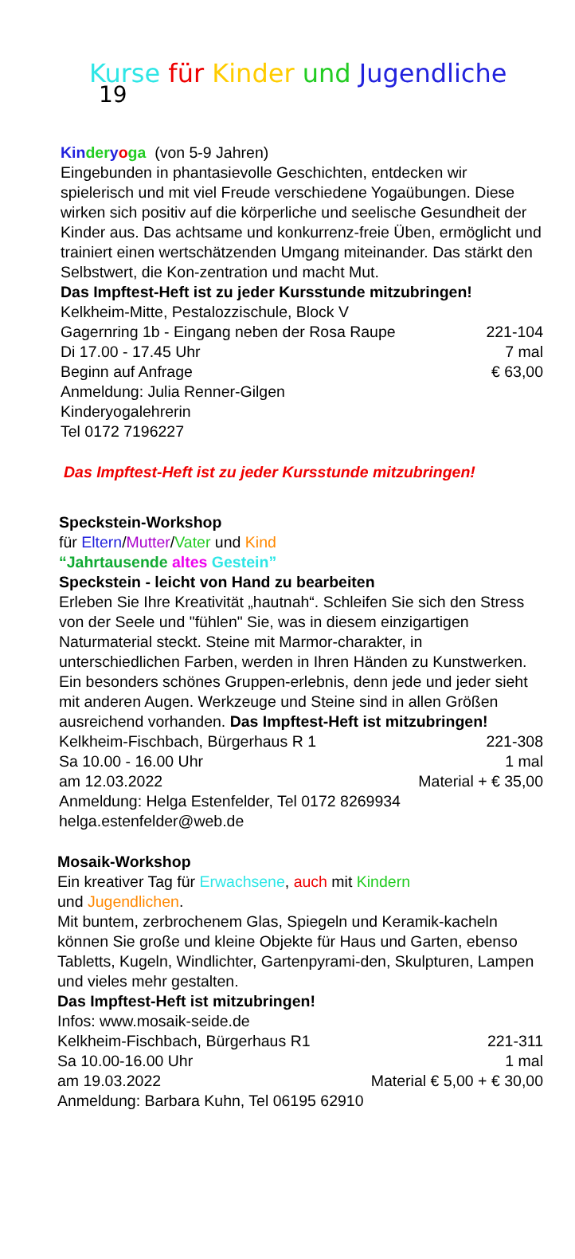Kurse für Kinder und Jugendliche 19
Kin der yoga (von 5-9 Jahren)
Eingebunden in phantasievolle Geschichten, entdecken wir spielerisch und mit viel Freude verschiedene Yogaübungen. Diese wirken sich positiv auf die körperliche und seelische Gesundheit der Kinder aus. Das achtsame und konkurrenz-freie Üben, ermöglicht und trainiert einen wertschätzenden Umgang miteinander. Das stärkt den Selbstwert, die Kon-zentration und macht Mut.
Das Impftest-Heft ist zu jeder Kursstunde mitzubringen!
Kelkheim-Mitte, Pestalozzischule, Block V
Gagernring 1b - Eingang neben der Rosa Raupe 221-104
Di 17.00 - 17.45 Uhr 7 mal
Beginn auf Anfrage € 63,00
Anmeldung: Julia Renner-Gilgen
Kinderyogalehrerin
Tel 0172 7196227
Das Impftest-Heft ist zu jeder Kursstunde mitzubringen!
Speckstein-Workshop
für Eltern/Mutter/Vater und Kind
“Jahrtausende altes Gestein”
Speckstein - leicht von Hand zu bearbeiten
Erleben Sie Ihre Kreativität „hautnah“. Schleifen Sie sich den Stress von der Seele und "fühlen" Sie, was in diesem einzigartigen Naturmaterial steckt. Steine mit Marmor-charakter, in unterschiedlichen Farben, werden in Ihren Händen zu Kunstwerken. Ein besonders schönes Gruppen-erlebnis, denn jede und jeder sieht mit anderen Augen. Werkzeuge und Steine sind in allen Größen ausreichend vorhanden. Das Impftest-Heft ist mitzubringen!
Kelkheim-Fischbach, Bürgerhaus R 1 221-308
Sa 10.00 - 16.00 Uhr 1 mal
am 12.03.2022 Material + € 35,00
Anmeldung: Helga Estenfelder, Tel 0172 8269934
helga.estenfelder@web.de
Mosaik-Workshop
Ein kreativer Tag für Erwachsene, auch mit Kindern
und Jugendlichen.
Mit buntem, zerbrochenem Glas, Spiegeln und Keramik-kacheln können Sie große und kleine Objekte für Haus und Garten, ebenso Tabletts, Kugeln, Windlichter, Gartenpyrami-den, Skulpturen, Lampen und vieles mehr gestalten.
Das Impftest-Heft ist mitzubringen!
Infos: www.mosaik-seide.de
Kelkheim-Fischbach, Bürgerhaus R1 221-311
Sa 10.00-16.00 Uhr 1 mal
am 19.03.2022 Material € 5,00 + € 30,00
Anmeldung: Barbara Kuhn, Tel 06195 62910